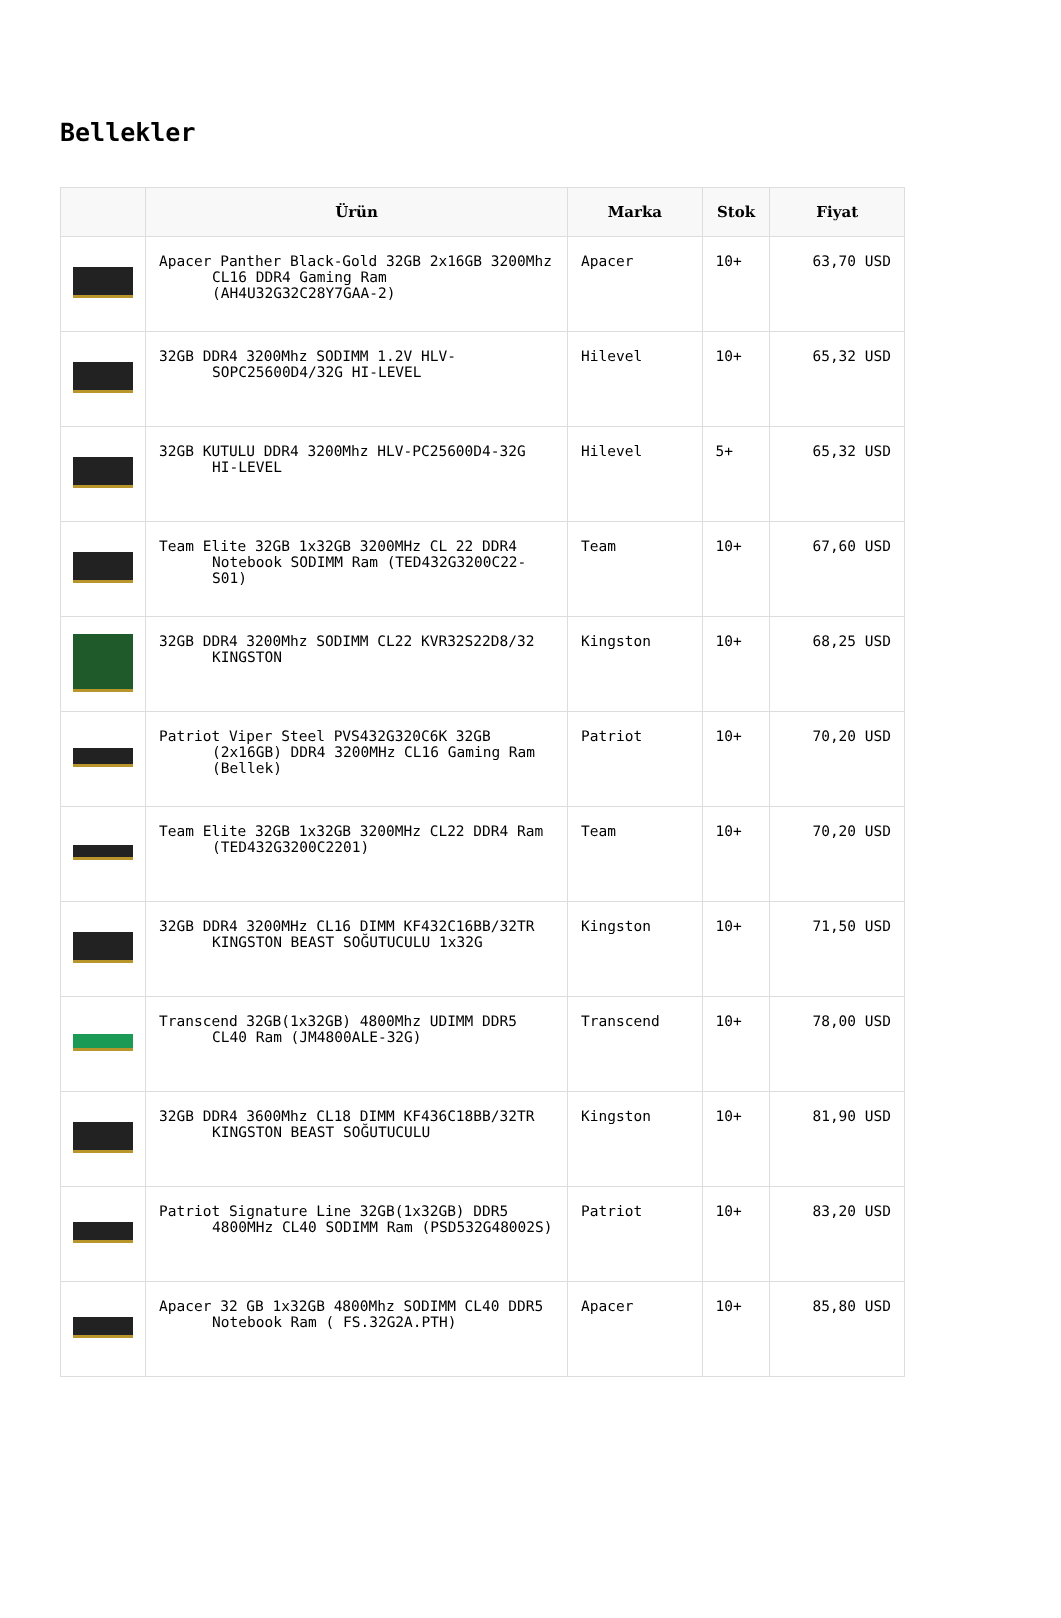Bellekler
| | Ürün | Marka | Stok | Fiyat |
| --- | --- | --- | --- | --- |
| | Apacer Panther Black-Gold 32GB 2x16GB 3200Mhz CL16 DDR4 Gaming Ram (AH4U32G32C28Y7GAA-2) | Apacer | 10+ | 63,70 USD |
| | 32GB DDR4 3200Mhz SODIMM 1.2V HLV-SOPC25600D4/32G HI-LEVEL | Hilevel | 10+ | 65,32 USD |
| | 32GB KUTULU DDR4 3200Mhz HLV-PC25600D4-32G HI-LEVEL | Hilevel | 5+ | 65,32 USD |
| | Team Elite 32GB 1x32GB 3200MHz CL 22 DDR4 Notebook SODIMM Ram (TED432G3200C22-S01) | Team | 10+ | 67,60 USD |
| | 32GB DDR4 3200Mhz SODIMM CL22 KVR32S22D8/32 KINGSTON | Kingston | 10+ | 68,25 USD |
| | Patriot Viper Steel PVS432G320C6K 32GB (2x16GB) DDR4 3200MHz CL16 Gaming Ram (Bellek) | Patriot | 10+ | 70,20 USD |
| | Team Elite 32GB 1x32GB 3200MHz CL22 DDR4 Ram (TED432G3200C2201) | Team | 10+ | 70,20 USD |
| | 32GB DDR4 3200MHz CL16 DIMM KF432C16BB/32TR KINGSTON BEAST SOĞUTUCULU 1x32G | Kingston | 10+ | 71,50 USD |
| | Transcend 32GB(1x32GB) 4800Mhz UDIMM DDR5 CL40 Ram (JM4800ALE-32G) | Transcend | 10+ | 78,00 USD |
| | 32GB DDR4 3600Mhz CL18 DIMM KF436C18BB/32TR KINGSTON BEAST SOĞUTUCULU | Kingston | 10+ | 81,90 USD |
| | Patriot Signature Line 32GB(1x32GB) DDR5 4800MHz CL40 SODIMM Ram (PSD532G48002S) | Patriot | 10+ | 83,20 USD |
| | Apacer 32 GB 1x32GB 4800Mhz SODIMM CL40 DDR5 Notebook Ram ( FS.32G2A.PTH) | Apacer | 10+ | 85,80 USD |